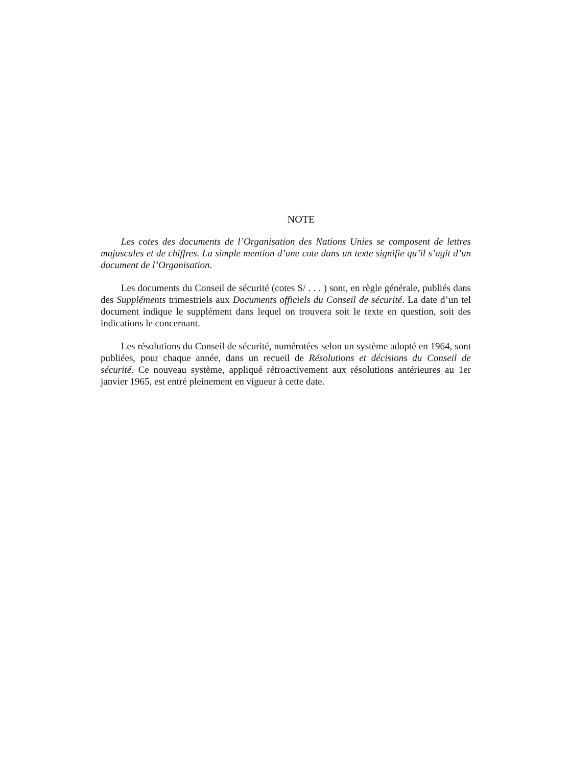NOTE
Les cotes des documents de l’Organisation des Nations Unies se composent de lettres majuscules et de chiffres. La simple mention d’une cote dans un texte signifie qu’il s’agit d’un document de l’Organisation.
Les documents du Conseil de sécurité (cotes S/ . . . ) sont, en règle générale, publiés dans des Suppléments trimestriels aux Documents officiels du Conseil de sécurité. La date d’un tel document indique le supplément dans lequel on trouvera soit le texte en question, soit des indications le concernant.
Les résolutions du Conseil de sécurité, numérotées selon un système adopté en 1964, sont publiées, pour chaque année, dans un recueil de Résolutions et décisions du Conseil de sécurité. Ce nouveau système, appliqué rétroactivement aux résolutions antérieures au 1er janvier 1965, est entré pleinement en vigueur à cette date.